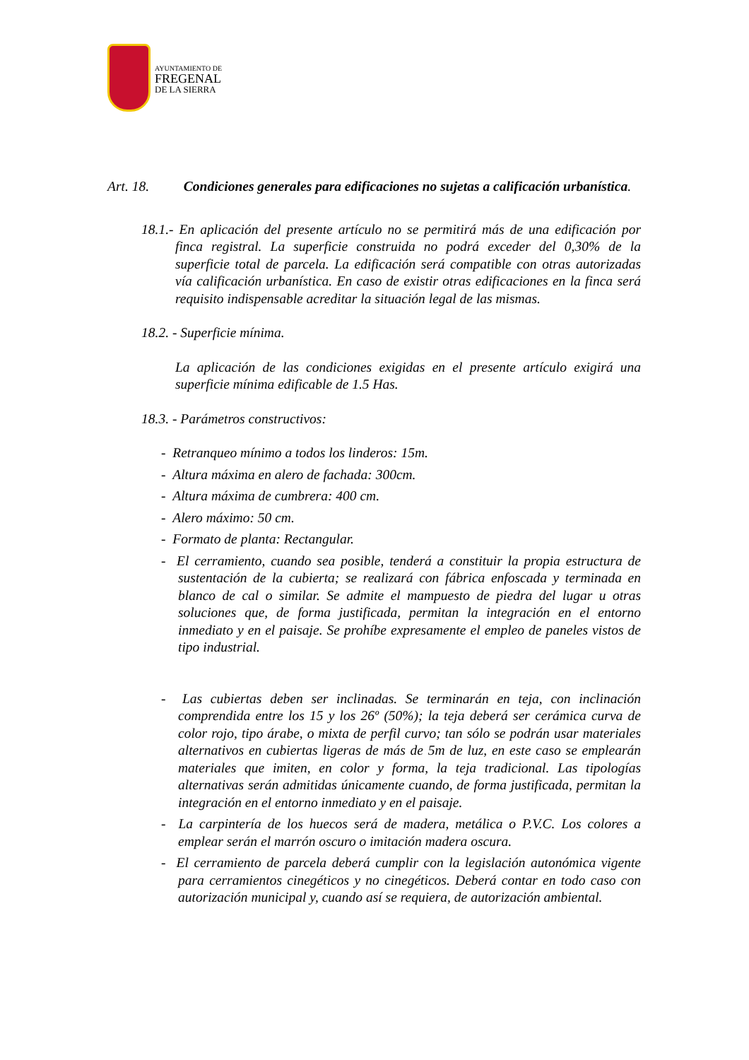AYUNTAMIENTO DE
FREGENAL
DE LA SIERRA
Art. 18. Condiciones generales para edificaciones no sujetas a calificación urbanística.
18.1.- En aplicación del presente artículo no se permitirá más de una edificación por finca registral. La superficie construida no podrá exceder del 0,30% de la superficie total de parcela. La edificación será compatible con otras autorizadas vía calificación urbanística. En caso de existir otras edificaciones en la finca será requisito indispensable acreditar la situación legal de las mismas.
18.2. - Superficie mínima.
La aplicación de las condiciones exigidas en el presente artículo exigirá una superficie mínima edificable de 1.5 Has.
18.3. - Parámetros constructivos:
- Retranqueo mínimo a todos los linderos: 15m.
- Altura máxima en alero de fachada: 300cm.
- Altura máxima de cumbrera: 400 cm.
- Alero máximo: 50 cm.
- Formato de planta: Rectangular.
- El cerramiento, cuando sea posible, tenderá a constituir la propia estructura de sustentación de la cubierta; se realizará con fábrica enfoscada y terminada en blanco de cal o similar. Se admite el mampuesto de piedra del lugar u otras soluciones que, de forma justificada, permitan la integración en el entorno inmediato y en el paisaje. Se prohíbe expresamente el empleo de paneles vistos de tipo industrial.
- Las cubiertas deben ser inclinadas. Se terminarán en teja, con inclinación comprendida entre los 15 y los 26º (50%); la teja deberá ser cerámica curva de color rojo, tipo árabe, o mixta de perfil curvo; tan sólo se podrán usar materiales alternativos en cubiertas ligeras de más de 5m de luz, en este caso se emplearán materiales que imiten, en color y forma, la teja tradicional. Las tipologías alternativas serán admitidas únicamente cuando, de forma justificada, permitan la integración en el entorno inmediato y en el paisaje.
- La carpintería de los huecos será de madera, metálica o P.V.C. Los colores a emplear serán el marrón oscuro o imitación madera oscura.
- El cerramiento de parcela deberá cumplir con la legislación autonómica vigente para cerramientos cinegéticos y no cinegéticos. Deberá contar en todo caso con autorización municipal y, cuando así se requiera, de autorización ambiental.